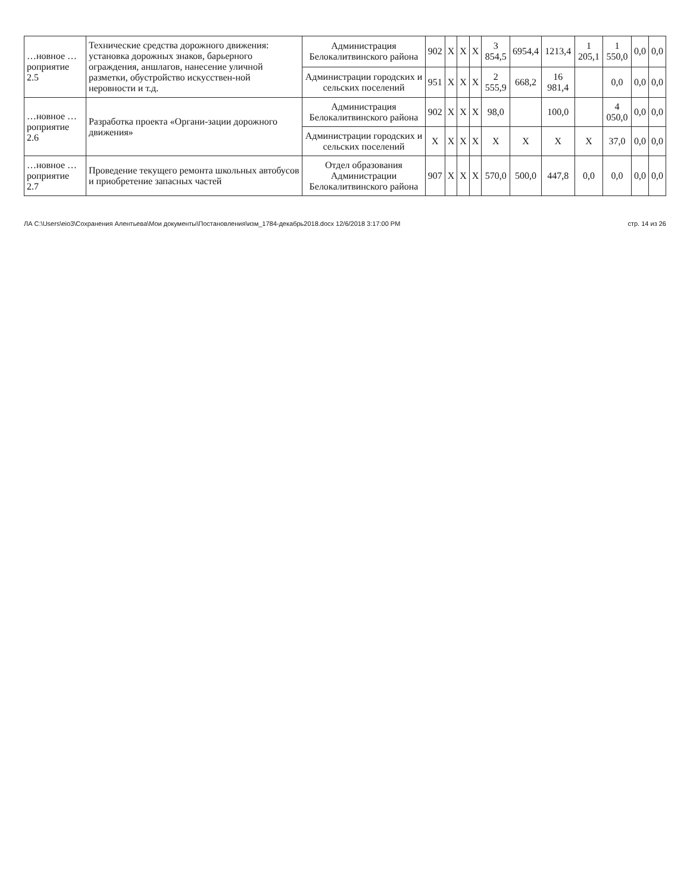| …новное …роприятие 2.5 | Технические средства дорожного движения: установка дорожных знаков, барьерного ограждения, аншлагов, нанесение уличной разметки, обустройство искусствен-ной неровности и т.д. | Администрация Белокалитвинского района | 902 | X | X | X | 3 854,5 | 6954,4 | 1213,4 | 1 205,1 | 1 550,0 | 0,0 | 0,0 |
| | | Администрации городских и сельских поселений | 951 | X | X | X | 2 555,9 | 668,2 | 16 981,4 | | 0,0 | 0,0 | 0,0 |
| …новное …роприятие 2.6 | Разработка проекта «Органи-зации дорожного движения» | Администрация Белокалитвинского района | 902 | X | X | X | 98,0 | | 100,0 | | 4 050,0 | 0,0 | 0,0 |
| | | Администрации городских и сельских поселений | X | X | X | X | X | X | X | X | 37,0 | 0,0 | 0,0 |
| …новное …роприятие 2.7 | Проведение текущего ремонта школьных автобусов и приобретение запасных частей | Отдел образования Администрации Белокалитвинского района | 907 | X | X | X | 570,0 | 500,0 | 447,8 | 0,0 | 0,0 | 0,0 | 0,0 |
ЛА C:\Users\eio3\Сохранения Алентьева\Мои документы\Постановления\изм_1784-декабрь2018.docx 12/6/2018 3:17:00 PM стр. 14 из 26